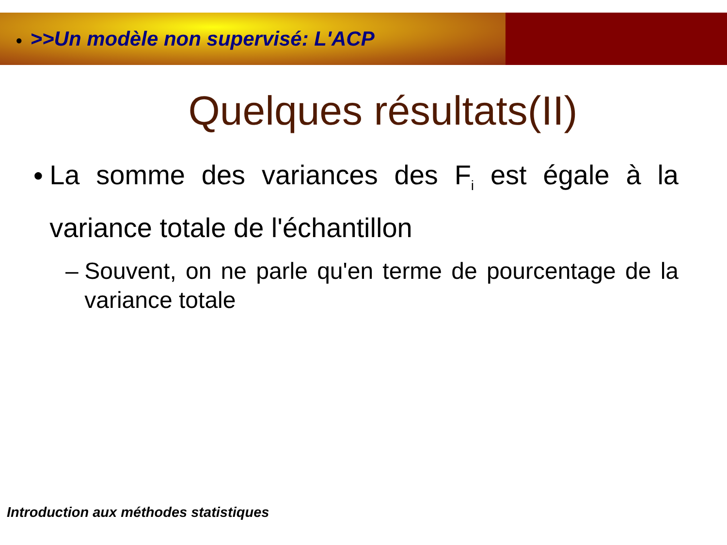● >>Un modèle non supervisé: L'ACP
Quelques résultats(II)
● La somme des variances des F<sub>i</sub> est égale à la variance totale de l'échantillon
– Souvent, on ne parle qu'en terme de pourcentage de la variance totale
Introduction aux méthodes statistiques